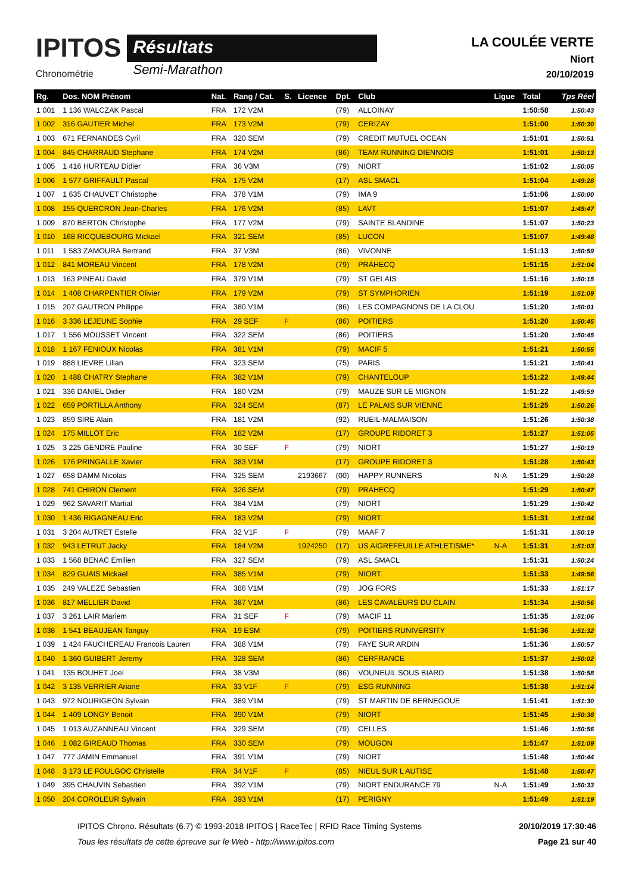IPITOS
Chronométrie
Résultats
Semi-Marathon
LA COULÉE VERTE
Niort
20/10/2019
| Rg. | Dos. NOM Prénom | Nat. | Rang / Cat. | S. | Licence | Dpt. | Club | Ligue | Total | Tps Réel |
| --- | --- | --- | --- | --- | --- | --- | --- | --- | --- | --- |
| 1 001 | 1 136 WALCZAK Pascal | FRA | 172 V2M | | | (79) | ALLOINAY | | 1:50:58 | 1:50:43 |
| 1 002 | 316 GAUTIER Michel | FRA | 173 V2M | | | (79) | CERIZAY | | 1:51:00 | 1:50:30 |
| 1 003 | 671 FERNANDES Cyril | FRA | 320 SEM | | | (79) | CREDIT MUTUEL OCEAN | | 1:51:01 | 1:50:51 |
| 1 004 | 845 CHARRAUD Stephane | FRA | 174 V2M | | | (86) | TEAM RUNNING DIENNOIS | | 1:51:01 | 1:50:13 |
| 1 005 | 1 416 HURTEAU Didier | FRA | 36 V3M | | | (79) | NIORT | | 1:51:02 | 1:50:05 |
| 1 006 | 1 577 GRIFFAULT Pascal | FRA | 175 V2M | | | (17) | ASL SMACL | | 1:51:04 | 1:49:28 |
| 1 007 | 1 635 CHAUVET Christophe | FRA | 378 V1M | | | (79) | IMA 9 | | 1:51:06 | 1:50:00 |
| 1 008 | 155 QUERCRON Jean-Charles | FRA | 176 V2M | | | (85) | LAVT | | 1:51:07 | 1:49:47 |
| 1 009 | 870 BERTON Christophe | FRA | 177 V2M | | | (79) | SAINTE BLANDINE | | 1:51:07 | 1:50:23 |
| 1 010 | 168 RICQUEBOURG Mickael | FRA | 321 SEM | | | (85) | LUCON | | 1:51:07 | 1:49:48 |
| 1 011 | 1 583 ZAMOURA Bertrand | FRA | 37 V3M | | | (86) | VIVONNE | | 1:51:13 | 1:50:59 |
| 1 012 | 841 MOREAU Vincent | FRA | 178 V2M | | | (79) | PRAHECQ | | 1:51:15 | 1:51:04 |
| 1 013 | 163 PINEAU David | FRA | 379 V1M | | | (79) | ST GELAIS | | 1:51:16 | 1:50:15 |
| 1 014 | 1 408 CHARPENTIER Olivier | FRA | 179 V2M | | | (79) | ST SYMPHORIEN | | 1:51:19 | 1:51:09 |
| 1 015 | 207 GAUTRON Philippe | FRA | 380 V1M | | | (86) | LES COMPAGNONS DE LA CLOU | | 1:51:20 | 1:50:01 |
| 1 016 | 3 336 LEJEUNE Sophie | FRA | 29 SEF | F | | (86) | POITIERS | | 1:51:20 | 1:50:45 |
| 1 017 | 1 556 MOUSSET Vincent | FRA | 322 SEM | | | (86) | POITIERS | | 1:51:20 | 1:50:45 |
| 1 018 | 1 167 FENIOUX Nicolas | FRA | 381 V1M | | | (79) | MACIF 5 | | 1:51:21 | 1:50:55 |
| 1 019 | 888 LIEVRE Lilian | FRA | 323 SEM | | | (75) | PARIS | | 1:51:21 | 1:50:41 |
| 1 020 | 1 488 CHATRY Stephane | FRA | 382 V1M | | | (79) | CHANTELOUP | | 1:51:22 | 1:49:44 |
| 1 021 | 336 DANIEL Didier | FRA | 180 V2M | | | (79) | MAUZE SUR LE MIGNON | | 1:51:22 | 1:49:59 |
| 1 022 | 659 PORTILLA Anthony | FRA | 324 SEM | | | (87) | LE PALAIS SUR VIENNE | | 1:51:25 | 1:50:26 |
| 1 023 | 859 SIRE Alain | FRA | 181 V2M | | | (92) | RUEIL-MALMAISON | | 1:51:26 | 1:50:38 |
| 1 024 | 175 MILLOT Eric | FRA | 182 V2M | | | (17) | GROUPE RIDORET 3 | | 1:51:27 | 1:51:05 |
| 1 025 | 3 225 GENDRE Pauline | FRA | 30 SEF | F | | (79) | NIORT | | 1:51:27 | 1:50:19 |
| 1 026 | 176 PRINGALLE Xavier | FRA | 383 V1M | | | (17) | GROUPE RIDORET 3 | | 1:51:28 | 1:50:43 |
| 1 027 | 658 DAMM Nicolas | FRA | 325 SEM | | 2193667 | (00) | HAPPY RUNNERS | N-A | 1:51:29 | 1:50:28 |
| 1 028 | 741 CHIRON Clement | FRA | 326 SEM | | | (79) | PRAHECQ | | 1:51:29 | 1:50:47 |
| 1 029 | 962 SAVARIT Martial | FRA | 384 V1M | | | (79) | NIORT | | 1:51:29 | 1:50:42 |
| 1 030 | 1 436 RIGAGNEAU Eric | FRA | 183 V2M | | | (79) | NIORT | | 1:51:31 | 1:51:04 |
| 1 031 | 3 204 AUTRET Estelle | FRA | 32 V1F | F | | (79) | MAAF 7 | | 1:51:31 | 1:50:19 |
| 1 032 | 943 LETRUT Jacky | FRA | 184 V2M | | 1924250 | (17) | US AIGREFEUILLE ATHLETISME* | N-A | 1:51:31 | 1:51:03 |
| 1 033 | 1 568 BENAC Emilien | FRA | 327 SEM | | | (79) | ASL SMACL | | 1:51:31 | 1:50:24 |
| 1 034 | 829 GUAIS Mickael | FRA | 385 V1M | | | (79) | NIORT | | 1:51:33 | 1:49:56 |
| 1 035 | 249 VALEZE Sebastien | FRA | 386 V1M | | | (79) | JOG FORS | | 1:51:33 | 1:51:17 |
| 1 036 | 817 MELLIER David | FRA | 387 V1M | | | (86) | LES CAVALEURS DU CLAIN | | 1:51:34 | 1:50:56 |
| 1 037 | 3 261 LAIR Mariem | FRA | 31 SEF | F | | (79) | MACIF 11 | | 1:51:35 | 1:51:06 |
| 1 038 | 1 541 BEAUJEAN Tanguy | FRA | 19 ESM | | | (79) | POITIERS RUNIVERSITY | | 1:51:36 | 1:51:32 |
| 1 039 | 1 424 FAUCHEREAU Francois Lauren | FRA | 388 V1M | | | (79) | FAYE SUR ARDIN | | 1:51:36 | 1:50:57 |
| 1 040 | 1 360 GUIBERT Jeremy | FRA | 328 SEM | | | (86) | CERFRANCE | | 1:51:37 | 1:50:02 |
| 1 041 | 135 BOUHET Joel | FRA | 38 V3M | | | (86) | VOUNEUIL SOUS BIARD | | 1:51:38 | 1:50:58 |
| 1 042 | 3 135 VERRIER Ariane | FRA | 33 V1F | F | | (79) | ESG RUNNING | | 1:51:38 | 1:51:14 |
| 1 043 | 972 NOURIGEON Sylvain | FRA | 389 V1M | | | (79) | ST MARTIN DE BERNEGOUE | | 1:51:41 | 1:51:30 |
| 1 044 | 1 409 LONGY Benoit | FRA | 390 V1M | | | (79) | NIORT | | 1:51:45 | 1:50:38 |
| 1 045 | 1 013 AUZANNEAU Vincent | FRA | 329 SEM | | | (79) | CELLES | | 1:51:46 | 1:50:56 |
| 1 046 | 1 082 GIREAUD Thomas | FRA | 330 SEM | | | (79) | MOUGON | | 1:51:47 | 1:51:09 |
| 1 047 | 777 JAMIN Emmanuel | FRA | 391 V1M | | | (79) | NIORT | | 1:51:48 | 1:50:44 |
| 1 048 | 3 173 LE FOULGOC Christelle | FRA | 34 V1F | F | | (85) | NIEUL SUR L AUTISE | | 1:51:48 | 1:50:47 |
| 1 049 | 395 CHAUVIN Sebastien | FRA | 392 V1M | | | (79) | NIORT ENDURANCE 79 | N-A | 1:51:49 | 1:50:33 |
| 1 050 | 204 COROLEUR Sylvain | FRA | 393 V1M | | | (17) | PERIGNY | | 1:51:49 | 1:51:19 |
IPITOS Chrono. Résultats (6.7) © 1993-2018 IPITOS | RaceTec | RFID Race Timing Systems
Tous les résultats de cette épreuve sur le Web - http://www.ipitos.com
20/10/2019 17:30:46
Page 21 sur 40